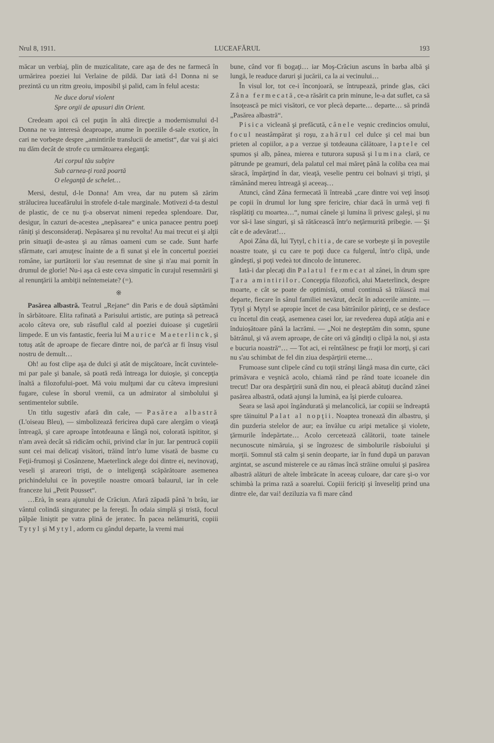Nrul 8, 1911. LUCEAFĂRUL 193
măcar un verbiaj, plin de muzicalitate, care aşa de des ne farmecă în urmărirea poeziei lui Verlaine de pildă. Dar iată d-l Donna ni se prezintă cu un ritm greoiu, imposibil şi palid, cam în felul acesta:
Ne duce dorul violent
Spre orgii de apusuri din Orient.
Credeam apoi că cel puţin în altă direcţie a modernismului d-l Donna ne va interesà deaproape, anume în poeziile d-sale exotice, în cari ne vorbeşte despre „amintirile translucii de ametist“, dar vai şi aici nu dăm decât de strofe cu următoarea eleganţă:
Azi corpul tău subţire
Sub carnea-ţi roză poartă
O eleganţă de schelet…
Mersi, destul, d-le Donna! Am vrea, dar nu putem să zărim strălucirea luceafărului în strofele d-tale marginale. Motivezi d-ta destul de plastic, de ce nu ţi-a observat nimeni repedea splendoare. Dar, desigur, în cazuri de-acestea „nepăsarea“ e unica panacee pentru poeţi răniţi şi desconsideraţi. Nepăsarea şi nu revolta! Au mai trecut ei şi alţii prin situaţii de-astea şi au rămas oameni cum se cade. Sunt harfe sfărmate, cari amuţesc înainte de a fi sunat şi ele în concertul poeziei române, iar purtătorii lor s'au resemnat de sine şi n'au mai pornit în drumul de glorie! Nu-i aşa că este ceva simpatic în curajul resemnării şi al renunţării la ambiţii neîntemeiate? (=).
※
Pasărea albastră. Teatrul „Rejane“ din Paris e de două săptămâni în sărbătoare. Elita rafinată a Parisului artistic, are putinţa să petreacă acolo câteva ore, sub răsuflul cald al poeziei duioase şi cugetării limpede. E un vis fantastic, feeria lui Maurice Maeterlinck, şi totuş atât de aproape de fiecare dintre noi, de par'că ar fi însuş visul nostru de demult…
Oh! au fost clipe aşa de dulci şi atât de mişcătoare, încât cuvintele-mi par pale şi banale, să poată redà întreaga lor duioşie, şi concepţia înaltă a filozofului-poet. Mă voiu mulţumi dar cu câteva impresiuni fugare, culese în sborul vremii, ca un admirator al simbolului şi sentimentelor subtile.
Un titlu sugestiv afară din cale, — Pasărea albastră (L'oiseau Bleu), — simbolizează fericirea după care alergăm o vieaţă întreagă, şi care aproape întotdeauna e lângă noi, colorată ispititor, şi n'am aveà decât să ridicăm ochii, privind clar în jur. Iar pentrucă copiii sunt cei mai delicaţi visători, trăind într'o lume visată de basme cu Feţii-frumoşi şi Cosânzene, Maeterlinck alege doi dintre ei, nevinovaţi, veseli şi arareori trişti, de o inteligenţă scăpărătoare asemenea prichindelului ce în poveştile noastre omoară balaurul, iar în cele franceze lui „Petit Pousset“.
…Erà, în seara ajunului de Crăciun. Afară zăpadă până 'n brâu, iar vântul colindă singuratec pe la fereşti. În odaia simplă şi tristă, focul pâlpăe liniştit pe vatra plină de jeratec. În pacea nelămurită, copiii Tytyl şi Mytyl, adorm cu gândul departe, la vremi mai
bune, când vor fi bogaţi… iar Moş-Crăciun ascuns în barba albă şi lungă, le readuce daruri şi jucării, ca la ai vecinului…
În visul lor, tot ce-i înconjoară, se întrupează, prinde glas, căci Zâna fermecată, ce-a răsărit ca prin minune, le-a dat suflet, ca să însoţească pe mici visători, ce vor plecà departe… departe… să prindă „Pasărea albastră“.
Pisica vicleană şi prefăcută, cânele veşnic credincios omului, focul neastâmpărat şi roşu, zahărul cel dulce şi cel mai bun prieten al copiilor, apa verzue şi totdeauna călătoare, laptele cel spumos şi alb, pânea, mierea e tuturora supusă şi lumina clară, ce pătrunde pe geamuri, dela palatul cel mai măreţ până la coliba cea mai săracă, împărţind în dar, vieaţă, veselie pentru cei bolnavi şi trişti, şi rămânând mereu întreagă şi aceeaş…
Atunci, când Zâna fermecată îi întreabă „care dintre voi veţi însoţi pe copii în drumul lor lung spre fericire, chiar dacă în urmă veţi fi răsplătiţi cu moartea…“, numai cânele şi lumina îi privesc galeşi, şi nu vor să-i lase singuri, şi să rătăcească într'o neţărmurită pribegie. — Şi cât e de adevărat!…
Apoi Zâna dă, lui Tytyl, chitia, de care se vorbeşte şi în poveştile noastre toate, şi cu care te poţi duce ca fulgerul, într'o clipă, unde gândeşti, şi poţi vedeà tot dincolo de întunerec.
Iată-i dar plecaţi din Palatul fermecat al zânei, în drum spre Ţara amintirilor. Concepţia filozofică, alui Maeterlinck, despre moarte, e cât se poate de optimistă, omul continuă să trăiască mai departe, fiecare în sânul familiei nevăzut, decât în aducerile aminte. — Tytyl şi Mytyl se apropie încet de casa bătrânilor părinţi, ce se desface cu încetul din ceaţă, asemenea casei lor, iar revederea după atâţia ani e înduioşătoare până la lacrămi. — „Noi ne deşteptăm din somn, spune bătrânul, şi vă avem aproape, de câte ori vă gândiţi o clipă la noi, şi asta e bucuria noastră“… — Tot aci, ei reîntâlnesc pe fraţii lor morţi, şi cari nu s'au schimbat de fel din ziua despărţirii eterne…
Frumoase sunt clipele când cu toţii strânşi lângă masa din curte, căci primăvara e veşnică acolo, chiamă rând pe rând toate icoanele din trecut! Dar ora despărţirii sună din nou, ei pleacă abătuţi ducând zânei pasărea albastră, odată ajunşi la lumină, ea îşi pierde culoarea.
Seara se lasă apoi îngândurată şi melancolică, iar copiii se îndreaptă spre tăinuitul Palat al nopţii. Noaptea tronează din albastru, şi din puzderia stelelor de aur; ea învălue cu aripi metalice şi violete, ţărmurile îndepărtate… Acolo cercetează călătorii, toate tainele necunoscute nimăruia, şi se îngrozesc de simbolurile răsboiului şi morţii. Somnul stă calm şi senin deoparte, iar în fund după un paravan argintat, se ascund misterele ce au rămas încă străine omului şi pasărea albastră alături de altele îmbrăcate în aceeaş culoare, dar care şi-o vor schimbà la prima rază a soarelui. Copiii fericiţi şi înveseliţi prind una dintre ele, dar vai! deziluzia va fi mare când